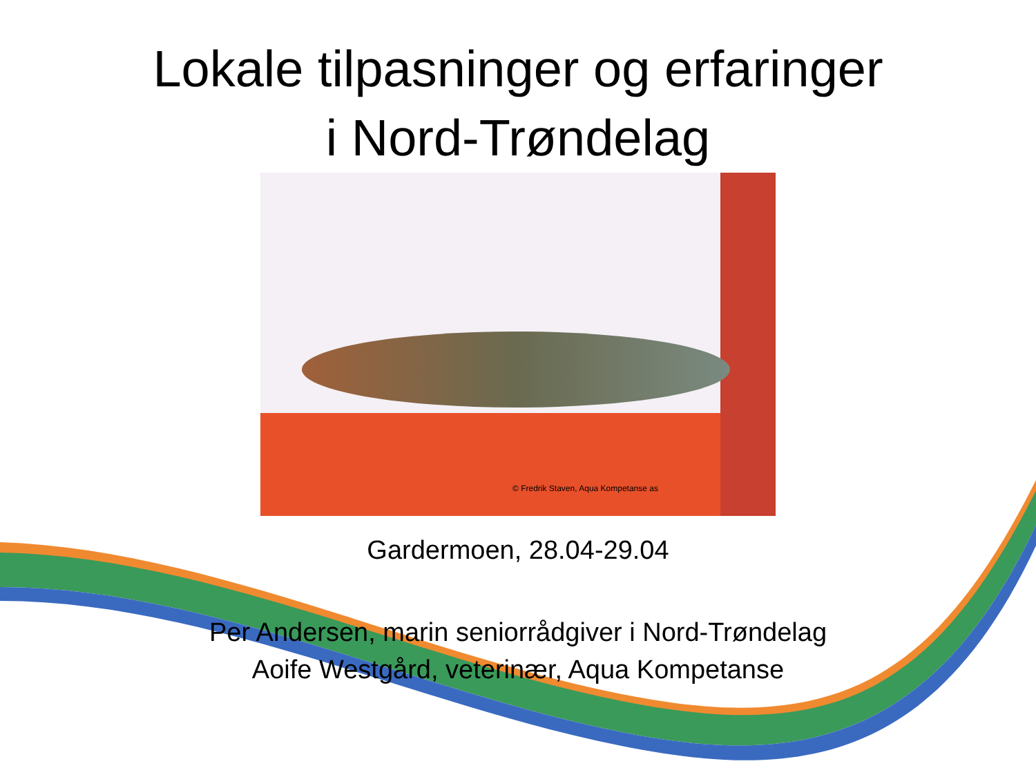Lokale tilpasninger og erfaringer
i Nord-Trøndelag
© Fredrik Staven, Aqua Kompetanse as
Gardermoen, 28.04-29.04
Per Andersen, marin seniorrådgiver i Nord-Trøndelag
Aoife Westgård, veterinær, Aqua Kompetanse